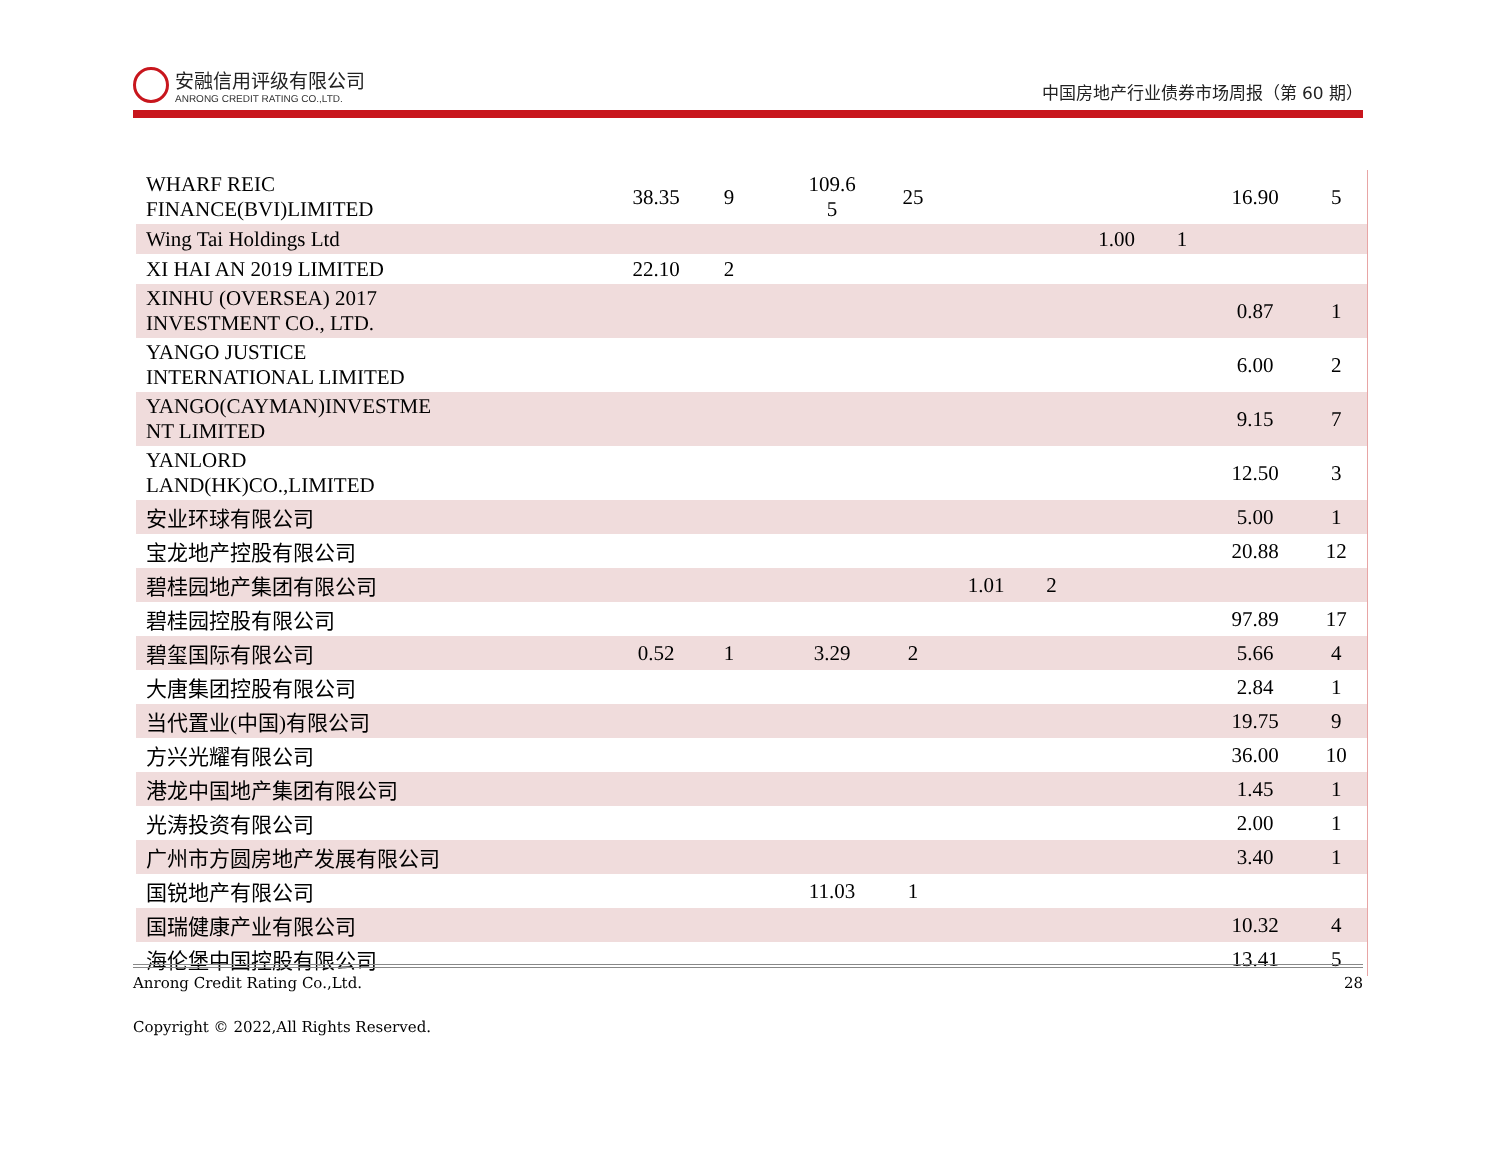安融信用评级有限公司
ANRONG CREDIT RATING CO.,LTD.
中国房地产行业债券市场周报（第 60 期）
| WHARF REIC FINANCE(BVI)LIMITED | 38.35 | 9 | | 109.6 5 | 25 | | | | | 16.90 | 5 |
| Wing Tai Holdings Ltd | | | | | | | | 1.00 | 1 | | |
| XI HAI AN 2019 LIMITED | 22.10 | 2 | | | | | | | | | |
| XINHU (OVERSEA) 2017 INVESTMENT CO., LTD. | | | | | | | | | | 0.87 | 1 |
| YANGO JUSTICE INTERNATIONAL LIMITED | | | | | | | | | | 6.00 | 2 |
| YANGO(CAYMAN)INVESTME NT LIMITED | | | | | | | | | | 9.15 | 7 |
| YANLORD LAND(HK)CO.,LIMITED | | | | | | | | | | 12.50 | 3 |
| 安业环球有限公司 | | | | | | | | | | 5.00 | 1 |
| 宝龙地产控股有限公司 | | | | | | | | | | 20.88 | 12 |
| 碧桂园地产集团有限公司 | | | | | | 1.01 | 2 | | | | |
| 碧桂园控股有限公司 | | | | | | | | | | 97.89 | 17 |
| 碧玺国际有限公司 | 0.52 | 1 | | 3.29 | 2 | | | | | 5.66 | 4 |
| 大唐集团控股有限公司 | | | | | | | | | | 2.84 | 1 |
| 当代置业(中国)有限公司 | | | | | | | | | | 19.75 | 9 |
| 方兴光耀有限公司 | | | | | | | | | | 36.00 | 10 |
| 港龙中国地产集团有限公司 | | | | | | | | | | 1.45 | 1 |
| 光涛投资有限公司 | | | | | | | | | | 2.00 | 1 |
| 广州市方圆房地产发展有限公司 | | | | | | | | | | 3.40 | 1 |
| 国锐地产有限公司 | | | | 11.03 | 1 | | | | | | |
| 国瑞健康产业有限公司 | | | | | | | | | | 10.32 | 4 |
| 海伦堡中国控股有限公司 | | | | | | | | | | 13.41 | 5 |
Anrong Credit Rating Co.,Ltd. 28
Copyright © 2022,All Rights Reserved.